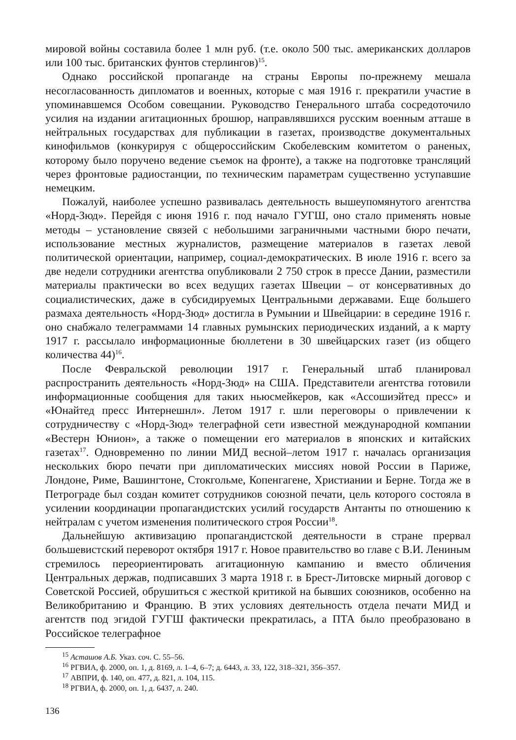мировой войны составила более 1 млн руб. (т.е. около 500 тыс. американских долларов или 100 тыс. британских фунтов стерлингов)<sup>15</sup>.
Однако российской пропаганде на страны Европы по-прежнему мешала несогласованность дипломатов и военных, которые с мая 1916 г. прекратили участие в упоминавшемся Особом совещании. Руководство Генерального штаба сосредоточило усилия на издании агитационных брошюр, направлявшихся русским военным атташе в нейтральных государствах для публикации в газетах, производстве документальных кинофильмов (конкурируя с общероссийским Скобелевским комитетом о раненых, которому было поручено ведение съемок на фронте), а также на подготовке трансляций через фронтовые радиостанции, по техническим параметрам существенно уступавшие немецким.
Пожалуй, наиболее успешно развивалась деятельность вышеупомянутого агентства «Норд-Зюд». Перейдя с июня 1916 г. под начало ГУГШ, оно стало применять новые методы – установление связей с небольшими заграничными частными бюро печати, использование местных журналистов, размещение материалов в газетах левой политической ориентации, например, социал-демократических. В июле 1916 г. всего за две недели сотрудники агентства опубликовали 2 750 строк в прессе Дании, разместили материалы практически во всех ведущих газетах Швеции – от консервативных до социалистических, даже в субсидируемых Центральными державами. Еще большего размаха деятельность «Норд-Зюд» достигла в Румынии и Швейцарии: в середине 1916 г. оно снабжало телеграммами 14 главных румынских периодических изданий, а к марту 1917 г. рассылало информационные бюллетени в 30 швейцарских газет (из общего количества 44)<sup>16</sup>.
После Февральской революции 1917 г. Генеральный штаб планировал распространить деятельность «Норд-Зюд» на США. Представители агентства готовили информационные сообщения для таких ньюсмейкеров, как «Ассошиэйтед пресс» и «Юнайтед пресс Интернешнл». Летом 1917 г. шли переговоры о привлечении к сотрудничеству с «Норд-Зюд» телеграфной сети известной международной компании «Вестерн Юнион», а также о помещении его материалов в японских и китайских газетах<sup>17</sup>. Одновременно по линии МИД весной–летом 1917 г. началась организация нескольких бюро печати при дипломатических миссиях новой России в Париже, Лондоне, Риме, Вашингтоне, Стокгольме, Копенгагене, Христиании и Берне. Тогда же в Петрограде был создан комитет сотрудников союзной печати, цель которого состояла в усилении координации пропагандистских усилий государств Антанты по отношению к нейтралам с учетом изменения политического строя России<sup>18</sup>.
Дальнейшую активизацию пропагандистской деятельности в стране прервал большевистский переворот октября 1917 г. Новое правительство во главе с В.И. Лениным стремилось переориентировать агитационную кампанию и вместо обличения Центральных держав, подписавших 3 марта 1918 г. в Брест-Литовске мирный договор с Советской Россией, обрушиться с жесткой критикой на бывших союзников, особенно на Великобританию и Францию. В этих условиях деятельность отдела печати МИД и агентств под эгидой ГУГШ фактически прекратилась, а ПТА было преобразовано в Российское телеграфное
<sup>15</sup> Асташов А.Б. Указ. соч. С. 55–56.
<sup>16</sup> РГВИА, ф. 2000, оп. 1, д. 8169, л. 1–4, 6–7; д. 6443, л. 33, 122, 318–321, 356–357.
<sup>17</sup> АВПРИ, ф. 140, оп. 477, д. 821, л. 104, 115.
<sup>18</sup> РГВИА, ф. 2000, оп. 1, д. 6437, л. 240.
136